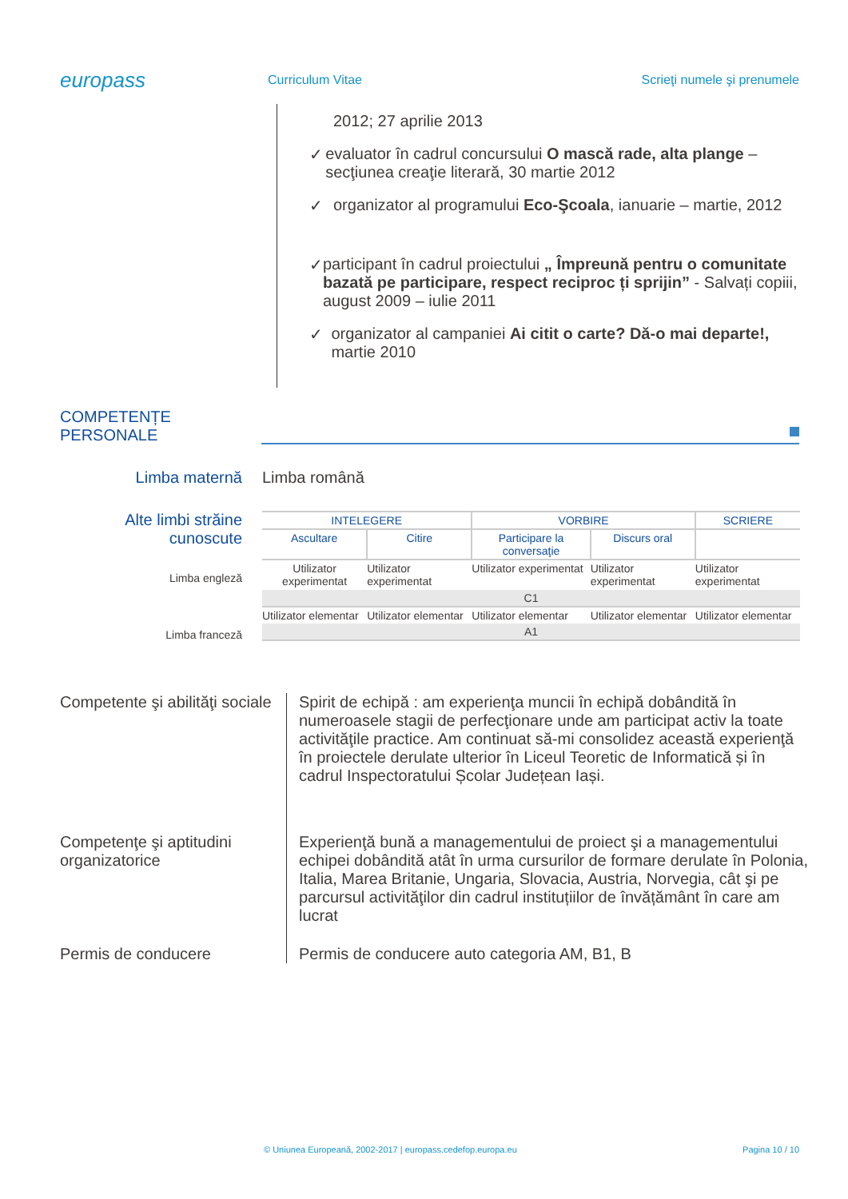europass
Curriculum Vitae
Scrieţi numele şi prenumele
2012; 27 aprilie 2013
✓ evaluator în cadrul concursului O mască rade, alta plange – secţiunea creaţie literară, 30 martie 2012
✓ organizator al programului Eco-Şcoala, ianuarie – martie, 2012
✓ participant în cadrul proiectului „ Împreună pentru o comunitate bazată pe participare, respect reciproc ți sprijin” - Salvați copiii, august 2009 – iulie 2011
✓ organizator al campaniei Ai citit o carte? Dă-o mai departe!, martie 2010
COMPETENȚE
PERSONALE
Limba maternă Limba română
Alte limbi străine cunoscute
Limba engleză
Limba franceză
| INTELEGERE | | VORBIRE | | SCRIERE |
| Ascultare | Citire | Participare la conversaţie | Discurs oral | |
| Utilizator experimentat | Utilizator experimentat | Utilizator experimentat | Utilizator experimentat | Utilizator experimentat |
| C1 | | | | |
| Utilizator elementar | Utilizator elementar | Utilizator elementar | Utilizator elementar | Utilizator elementar |
| A1 | | | | |
Competente şi abilităţi sociale
Spirit de echipă : am experienţa muncii în echipă dobândită în numeroasele stagii de perfecţionare unde am participat activ la toate activităţile practice. Am continuat să-mi consolidez această experienţă în proiectele derulate ulterior în Liceul Teoretic de Informatică și în cadrul Inspectoratului Școlar Județean Iași.
Competenţe şi aptitudini organizatorice
Experienţă bună a managementului de proiect şi a managementului echipei dobândită atât în urma cursurilor de formare derulate în Polonia, Italia, Marea Britanie, Ungaria, Slovacia, Austria, Norvegia, cât şi pe parcursul activităţilor din cadrul instituțiilor de învățământ în care am lucrat
Permis de conducere Permis de conducere auto categoria AM, B1, B
© Uniunea Europeană, 2002-2017 | europass.cedefop.europa.eu Pagina 10 / 10